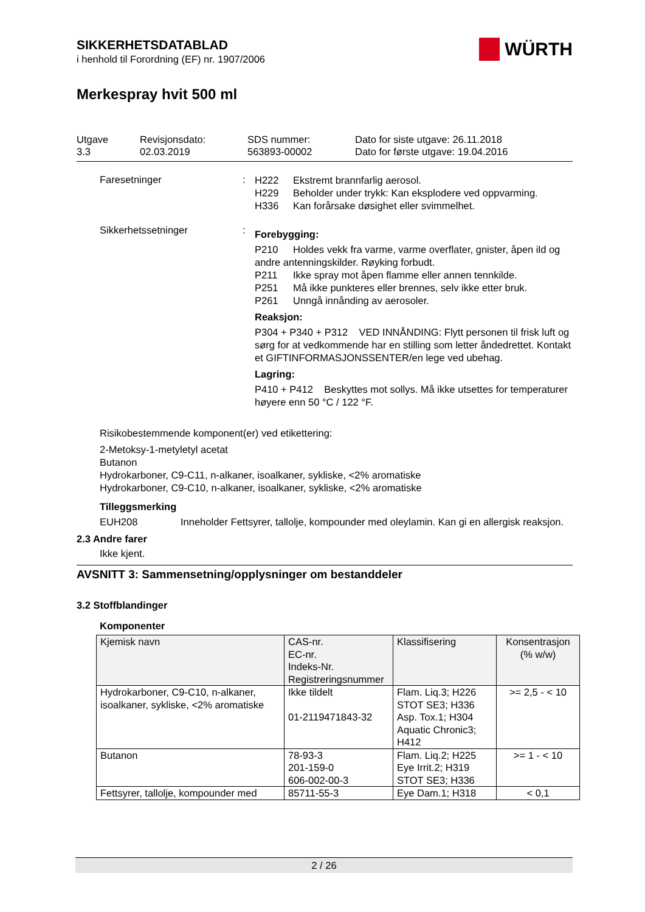WÜRTH
SIKKERHETSDATABLAD
i henhold til Forordning (EF) nr. 1907/2006
Merkespray hvit 500 ml
Utgave
3.3
Revisjonsdato:
02.03.2019
SDS nummer:
563893-00002
Dato for siste utgave: 26.11.2018
Dato for første utgave: 19.04.2016
Faresetninger :
H222 Ekstremt brannfarlig aerosol.
H229 Beholder under trykk: Kan eksplodere ved oppvarming.
H336 Kan forårsake døsighet eller svimmelhet.
Sikkerhetssetninger :
Forebygging:
P210 Holdes vekk fra varme, varme overflater, gnister, åpen ild og andre antenningskilder. Røyking forbudt.
P211 Ikke spray mot åpen flamme eller annen tennkilde.
P251 Må ikke punkteres eller brennes, selv ikke etter bruk.
P261 Unngå innånding av aerosoler.
Reaksjon:
P304 + P340 + P312 VED INNÅNDING: Flytt personen til frisk luft og sørg for at vedkommende har en stilling som letter åndedrettet. Kontakt et GIFTINFORMASJONSSENTER/en lege ved ubehag.
Lagring:
P410 + P412 Beskyttes mot sollys. Må ikke utsettes for temperaturer høyere enn 50 °C / 122 °F.
Risikobestemmende komponent(er) ved etikettering:
2-Metoksy-1-metyletyl acetat
Butanon
Hydrokarboner, C9-C11, n-alkaner, isoalkaner, sykliske, <2% aromatiske
Hydrokarboner, C9-C10, n-alkaner, isoalkaner, sykliske, <2% aromatiske
Tilleggsmerking
EUH208 Inneholder Fettsyrer, tallolje, kompounder med oleylamin. Kan gi en allergisk reaksjon.
2.3 Andre farer
Ikke kjent.
AVSNITT 3: Sammensetning/opplysninger om bestanddeler
3.2 Stoffblandinger
Komponenter
| Kjemisk navn | CAS-nr. EC-nr. Indeks-Nr. Registreringsnummer | Klassifisering | Konsentrasjon (% w/w) |
| --- | --- | --- | --- |
| Hydrokarboner, C9-C10, n-alkaner, isoalkaner, sykliske, <2% aromatiske | Ikke tildelt 01-2119471843-32 | Flam. Liq.3; H226 STOT SE3; H336 Asp. Tox.1; H304 Aquatic Chronic3; H412 | >= 2,5 - < 10 |
| Butanon | 78-93-3 201-159-0 606-002-00-3 | Flam. Liq.2; H225 Eye Irrit.2; H319 STOT SE3; H336 | >= 1 - < 10 |
| Fettsyrer, tallolje, kompounder med | 85711-55-3 | Eye Dam.1; H318 | < 0,1 |
2 / 26